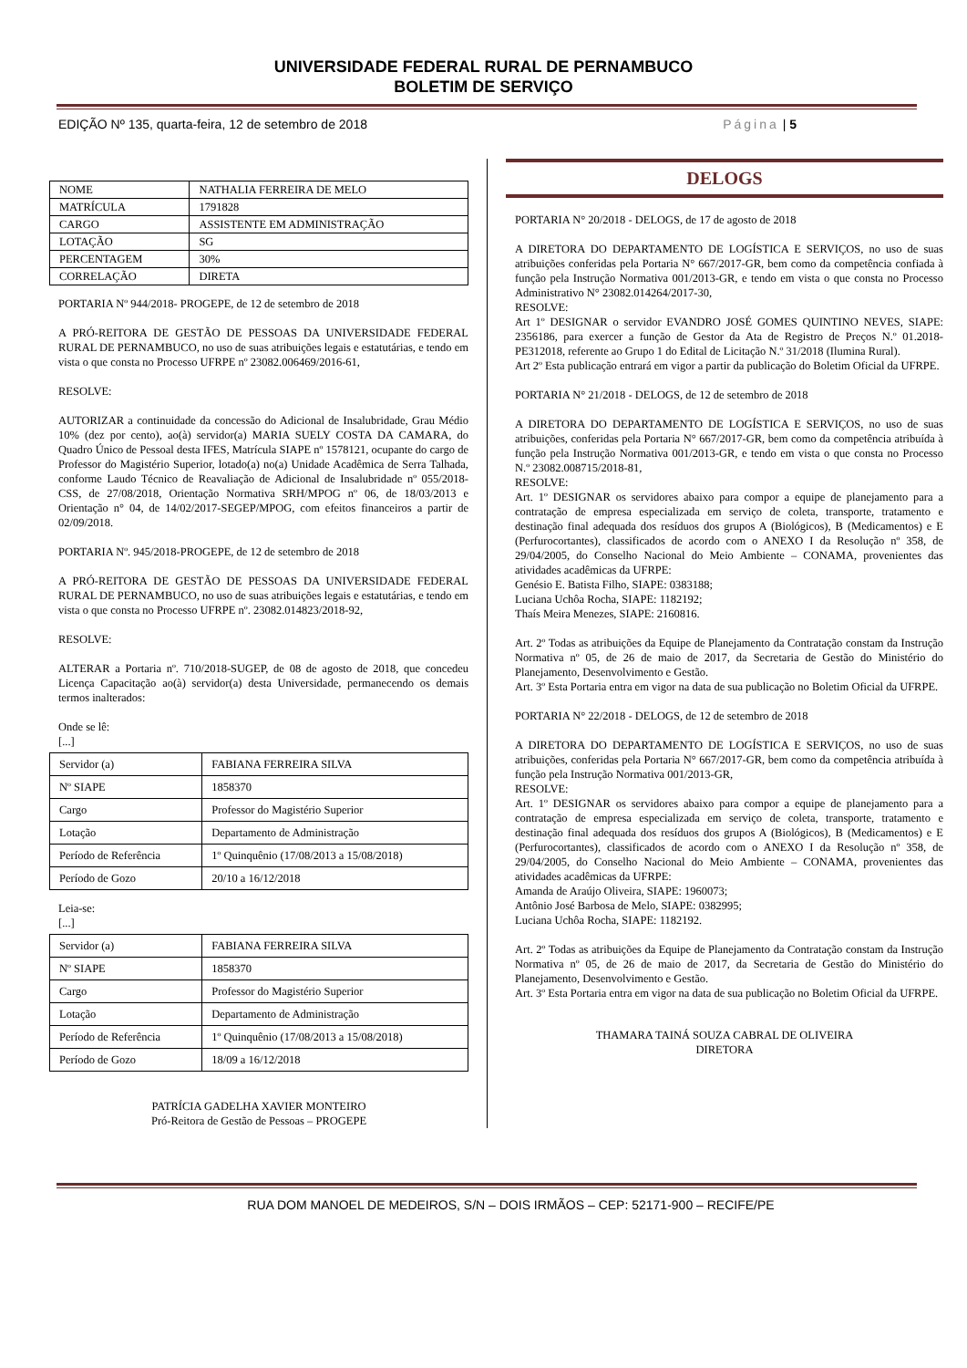UNIVERSIDADE FEDERAL RURAL DE PERNAMBUCO
BOLETIM DE SERVIÇO
EDIÇÃO Nº 135, quarta-feira, 12 de setembro de 2018 Página | 5
| NOME | NATHALIA FERREIRA DE MELO |
| MATRÍCULA | 1791828 |
| CARGO | ASSISTENTE EM ADMINISTRAÇÃO |
| LOTAÇÃO | SG |
| PERCENTAGEM | 30% |
| CORRELAÇÃO | DIRETA |
PORTARIA Nº 944/2018- PROGEPE, de 12 de setembro de 2018
A PRÓ-REITORA DE GESTÃO DE PESSOAS DA UNIVERSIDADE FEDERAL RURAL DE PERNAMBUCO, no uso de suas atribuições legais e estatutárias, e tendo em vista o que consta no Processo UFRPE nº 23082.006469/2016-61,
RESOLVE:
AUTORIZAR a continuidade da concessão do Adicional de Insalubridade, Grau Médio 10% (dez por cento), ao(à) servidor(a) MARIA SUELY COSTA DA CAMARA, do Quadro Único de Pessoal desta IFES, Matrícula SIAPE nº 1578121, ocupante do cargo de Professor do Magistério Superior, lotado(a) no(a) Unidade Acadêmica de Serra Talhada, conforme Laudo Técnico de Reavaliação de Adicional de Insalubridade nº 055/2018-CSS, de 27/08/2018, Orientação Normativa SRH/MPOG nº 06, de 18/03/2013 e Orientação n° 04, de 14/02/2017-SEGEP/MPOG, com efeitos financeiros a partir de 02/09/2018.
PORTARIA Nº. 945/2018-PROGEPE, de 12 de setembro de 2018
A PRÓ-REITORA DE GESTÃO DE PESSOAS DA UNIVERSIDADE FEDERAL RURAL DE PERNAMBUCO, no uso de suas atribuições legais e estatutárias, e tendo em vista o que consta no Processo UFRPE nº. 23082.014823/2018-92,
RESOLVE:
ALTERAR a Portaria nº. 710/2018-SUGEP, de 08 de agosto de 2018, que concedeu Licença Capacitação ao(à) servidor(a) desta Universidade, permanecendo os demais termos inalterados:
Onde se lê:
[...]
| Servidor (a) | FABIANA FERREIRA SILVA |
| Nº SIAPE | 1858370 |
| Cargo | Professor do Magistério Superior |
| Lotação | Departamento de Administração |
| Período de Referência | 1º Quinquênio (17/08/2013 a 15/08/2018) |
| Período de Gozo | 20/10 a 16/12/2018 |
Leia-se:
[...]
| Servidor (a) | FABIANA FERREIRA SILVA |
| Nº SIAPE | 1858370 |
| Cargo | Professor do Magistério Superior |
| Lotação | Departamento de Administração |
| Período de Referência | 1º Quinquênio (17/08/2013 a 15/08/2018) |
| Período de Gozo | 18/09 a 16/12/2018 |
PATRÍCIA GADELHA XAVIER MONTEIRO
Pró-Reitora de Gestão de Pessoas – PROGEPE
DELOGS
PORTARIA N° 20/2018 - DELOGS, de 17 de agosto de 2018
A DIRETORA DO DEPARTAMENTO DE LOGÍSTICA E SERVIÇOS, no uso de suas atribuições conferidas pela Portaria N° 667/2017-GR, bem como da competência confiada à função pela Instrução Normativa 001/2013-GR, e tendo em vista o que consta no Processo Administrativo N° 23082.014264/2017-30,
RESOLVE:
Art 1º DESIGNAR o servidor EVANDRO JOSÉ GOMES QUINTINO NEVES, SIAPE: 2356186, para exercer a função de Gestor da Ata de Registro de Preços N.º 01.2018-PE312018, referente ao Grupo 1 do Edital de Licitação N.º 31/2018 (Ilumina Rural).
Art 2º Esta publicação entrará em vigor a partir da publicação do Boletim Oficial da UFRPE.
PORTARIA N° 21/2018 - DELOGS, de 12 de setembro de 2018
A DIRETORA DO DEPARTAMENTO DE LOGÍSTICA E SERVIÇOS, no uso de suas atribuições, conferidas pela Portaria N° 667/2017-GR, bem como da competência atribuída à função pela Instrução Normativa 001/2013-GR, e tendo em vista o que consta no Processo N.º 23082.008715/2018-81,
RESOLVE:
Art. 1º DESIGNAR os servidores abaixo para compor a equipe de planejamento para a contratação de empresa especializada em serviço de coleta, transporte, tratamento e destinação final adequada dos resíduos dos grupos A (Biológicos), B (Medicamentos) e E (Perfurocortantes), classificados de acordo com o ANEXO I da Resolução nº 358, de 29/04/2005, do Conselho Nacional do Meio Ambiente – CONAMA, provenientes das atividades acadêmicas da UFRPE:
Genésio E. Batista Filho, SIAPE: 0383188;
Luciana Uchôa Rocha, SIAPE: 1182192;
Thaís Meira Menezes, SIAPE: 2160816.
Art. 2º Todas as atribuições da Equipe de Planejamento da Contratação constam da Instrução Normativa nº 05, de 26 de maio de 2017, da Secretaria de Gestão do Ministério do Planejamento, Desenvolvimento e Gestão.
Art. 3º Esta Portaria entra em vigor na data de sua publicação no Boletim Oficial da UFRPE.
PORTARIA N° 22/2018 - DELOGS, de 12 de setembro de 2018
A DIRETORA DO DEPARTAMENTO DE LOGÍSTICA E SERVIÇOS, no uso de suas atribuições, conferidas pela Portaria N° 667/2017-GR, bem como da competência atribuída à função pela Instrução Normativa 001/2013-GR,
RESOLVE:
Art. 1º DESIGNAR os servidores abaixo para compor a equipe de planejamento para a contratação de empresa especializada em serviço de coleta, transporte, tratamento e destinação final adequada dos resíduos dos grupos A (Biológicos), B (Medicamentos) e E (Perfurocortantes), classificados de acordo com o ANEXO I da Resolução nº 358, de 29/04/2005, do Conselho Nacional do Meio Ambiente – CONAMA, provenientes das atividades acadêmicas da UFRPE:
Amanda de Araújo Oliveira, SIAPE: 1960073;
Antônio José Barbosa de Melo, SIAPE: 0382995;
Luciana Uchôa Rocha, SIAPE: 1182192.
Art. 2º Todas as atribuições da Equipe de Planejamento da Contratação constam da Instrução Normativa nº 05, de 26 de maio de 2017, da Secretaria de Gestão do Ministério do Planejamento, Desenvolvimento e Gestão.
Art. 3º Esta Portaria entra em vigor na data de sua publicação no Boletim Oficial da UFRPE.
THAMARA TAINÁ SOUZA CABRAL DE OLIVEIRA
DIRETORA
RUA DOM MANOEL DE MEDEIROS, S/N – DOIS IRMÃOS – CEP: 52171-900 – RECIFE/PE